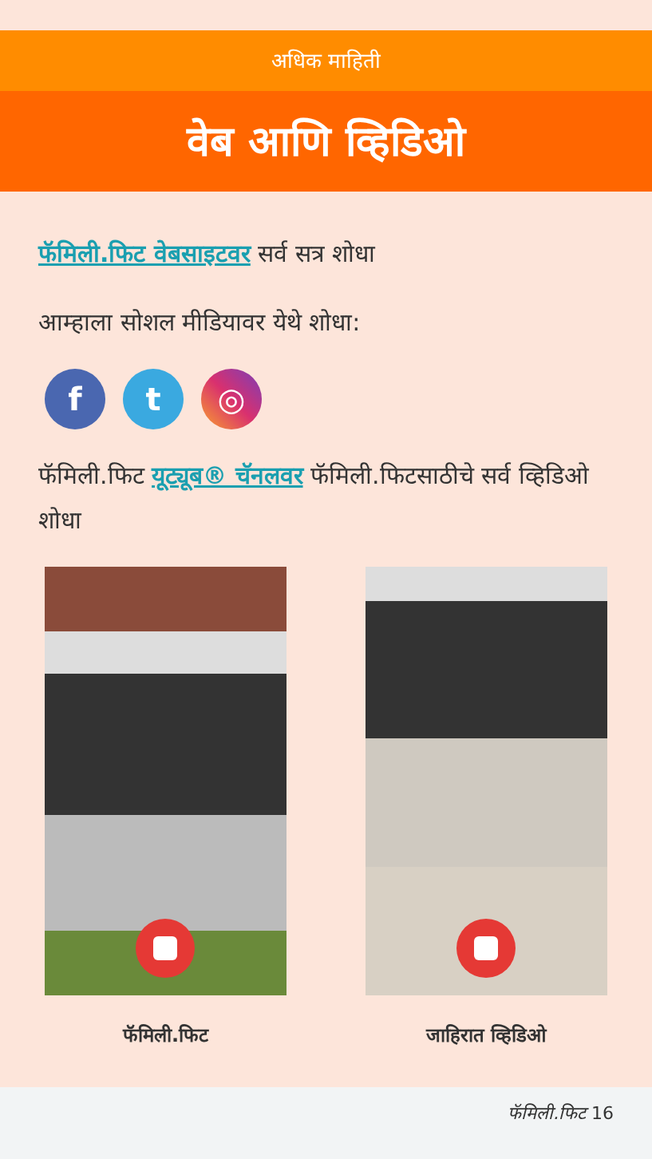अधिक माहिती
वेब आणि व्हिडिओ
फॅमिली.फिट वेबसाइटवर सर्व सत्र शोधा
आम्हाला सोशल मीडियावर येथे शोधा:
f t ◎
फॅमिली.फिट यूट्यूब® चॅनलवर फॅमिली.फिटसाठीचे सर्व व्हिडिओ शोधा
फॅमिली.फिट जाहिरात व्हिडिओ
फॅमिली.फिट 16